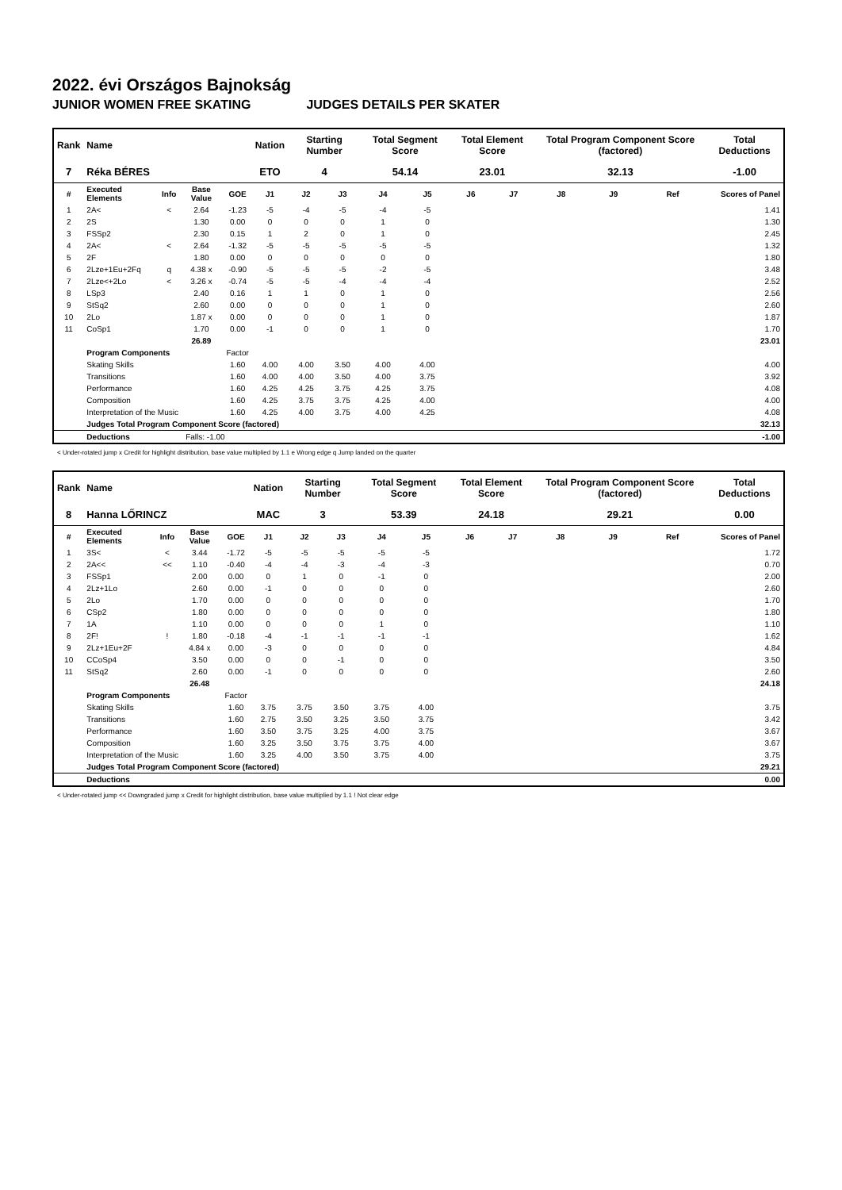2022. évi Országos Bajnokság
JUNIOR WOMEN FREE SKATING JUDGES DETAILS PER SKATER
| Rank | Name | | | | Nation | Starting Number | | Total Segment Score | | Total Element Score | | Total Program Component Score (factored) | | | Total Deductions |
| --- | --- | --- | --- | --- | --- | --- | --- | --- | --- | --- | --- | --- | --- | --- | --- |
| 7 | Réka BÉRES | | | | ETO | 4 | | 54.14 | | 23.01 | | 32.13 | | | -1.00 |
| # | Executed Elements | Info | Base Value | GOE | J1 | J2 | J3 | J4 | J5 | J6 | J7 | J8 | J9 | Ref | Scores of Panel |
| 1 | 2A< | < | 2.64 | -1.23 | -5 | -4 | -5 | -4 | -5 | | | | | | 1.41 |
| 2 | 2S | | 1.30 | 0.00 | 0 | 0 | 0 | 1 | 0 | | | | | | 1.30 |
| 3 | FSSp2 | | 2.30 | 0.15 | 1 | 2 | 0 | 1 | 0 | | | | | | 2.45 |
| 4 | 2A< | < | 2.64 | -1.32 | -5 | -5 | -5 | -5 | -5 | | | | | | 1.32 |
| 5 | 2F | | 1.80 | 0.00 | 0 | 0 | 0 | 0 | 0 | | | | | | 1.80 |
| 6 | 2Lze+1Eu+2Fq | q | 4.38 x | -0.90 | -5 | -5 | -5 | -2 | -5 | | | | | | 3.48 |
| 7 | 2Lze<+2Lo | < | 3.26 x | -0.74 | -5 | -5 | -4 | -4 | -4 | | | | | | 2.52 |
| 8 | LSp3 | | 2.40 | 0.16 | 1 | 1 | 0 | 1 | 0 | | | | | | 2.56 |
| 9 | StSq2 | | 2.60 | 0.00 | 0 | 0 | 0 | 1 | 0 | | | | | | 2.60 |
| 10 | 2Lo | | 1.87 x | 0.00 | 0 | 0 | 0 | 1 | 0 | | | | | | 1.87 |
| 11 | CoSp1 | | 1.70 | 0.00 | -1 | 0 | 0 | 1 | 0 | | | | | | 1.70 |
| | | | 26.89 | | | | | | | | | | | | 23.01 |
| | Program Components | | | Factor | | | | | | | | | | | |
| | Skating Skills | | | 1.60 | 4.00 | 4.00 | 3.50 | 4.00 | 4.00 | | | | | | 4.00 |
| | Transitions | | | 1.60 | 4.00 | 4.00 | 3.50 | 4.00 | 3.75 | | | | | | 3.92 |
| | Performance | | | 1.60 | 4.25 | 4.25 | 3.75 | 4.25 | 3.75 | | | | | | 4.08 |
| | Composition | | | 1.60 | 4.25 | 3.75 | 3.75 | 4.25 | 4.00 | | | | | | 4.00 |
| | Interpretation of the Music | | | 1.60 | 4.25 | 4.00 | 3.75 | 4.00 | 4.25 | | | | | | 4.08 |
| | Judges Total Program Component Score (factored) | | | | | | | | | | | | | | 32.13 |
| | Deductions | Falls: -1.00 | | | | | | | | | | | | | -1.00 |
< Under-rotated jump x Credit for highlight distribution, base value multiplied by 1.1 e Wrong edge q Jump landed on the quarter
| Rank | Name | | | | Nation | Starting Number | | Total Segment Score | | Total Element Score | | Total Program Component Score (factored) | | | Total Deductions |
| --- | --- | --- | --- | --- | --- | --- | --- | --- | --- | --- | --- | --- | --- | --- | --- |
| 8 | Hanna LŐRINCZ | | | | MAC | 3 | | 53.39 | | 24.18 | | 29.21 | | | 0.00 |
| # | Executed Elements | Info | Base Value | GOE | J1 | J2 | J3 | J4 | J5 | J6 | J7 | J8 | J9 | Ref | Scores of Panel |
| 1 | 3S< | < | 3.44 | -1.72 | -5 | -5 | -5 | -5 | -5 | | | | | | 1.72 |
| 2 | 2A<< | << | 1.10 | -0.40 | -4 | -4 | -3 | -4 | -3 | | | | | | 0.70 |
| 3 | FSSp1 | | 2.00 | 0.00 | 0 | 1 | 0 | -1 | 0 | | | | | | 2.00 |
| 4 | 2Lz+1Lo | | 2.60 | 0.00 | -1 | 0 | 0 | 0 | 0 | | | | | | 2.60 |
| 5 | 2Lo | | 1.70 | 0.00 | 0 | 0 | 0 | 0 | 0 | | | | | | 1.70 |
| 6 | CSp2 | | 1.80 | 0.00 | 0 | 0 | 0 | 0 | 0 | | | | | | 1.80 |
| 7 | 1A | | 1.10 | 0.00 | 0 | 0 | 0 | 1 | 0 | | | | | | 1.10 |
| 8 | 2F! | ! | 1.80 | -0.18 | -4 | -1 | -1 | -1 | -1 | | | | | | 1.62 |
| 9 | 2Lz+1Eu+2F | | 4.84 x | 0.00 | -3 | 0 | 0 | 0 | 0 | | | | | | 4.84 |
| 10 | CCoSp4 | | 3.50 | 0.00 | 0 | 0 | -1 | 0 | 0 | | | | | | 3.50 |
| 11 | StSq2 | | 2.60 | 0.00 | -1 | 0 | 0 | 0 | 0 | | | | | | 2.60 |
| | | | 26.48 | | | | | | | | | | | | 24.18 |
| | Program Components | | | Factor | | | | | | | | | | | |
| | Skating Skills | | | 1.60 | 3.75 | 3.75 | 3.50 | 3.75 | 4.00 | | | | | | 3.75 |
| | Transitions | | | 1.60 | 2.75 | 3.50 | 3.25 | 3.50 | 3.75 | | | | | | 3.42 |
| | Performance | | | 1.60 | 3.50 | 3.75 | 3.25 | 4.00 | 3.75 | | | | | | 3.67 |
| | Composition | | | 1.60 | 3.25 | 3.50 | 3.75 | 3.75 | 4.00 | | | | | | 3.67 |
| | Interpretation of the Music | | | 1.60 | 3.25 | 4.00 | 3.50 | 3.75 | 4.00 | | | | | | 3.75 |
| | Judges Total Program Component Score (factored) | | | | | | | | | | | | | | 29.21 |
| | Deductions | | | | | | | | | | | | | | 0.00 |
< Under-rotated jump << Downgraded jump x Credit for highlight distribution, base value multiplied by 1.1 ! Not clear edge